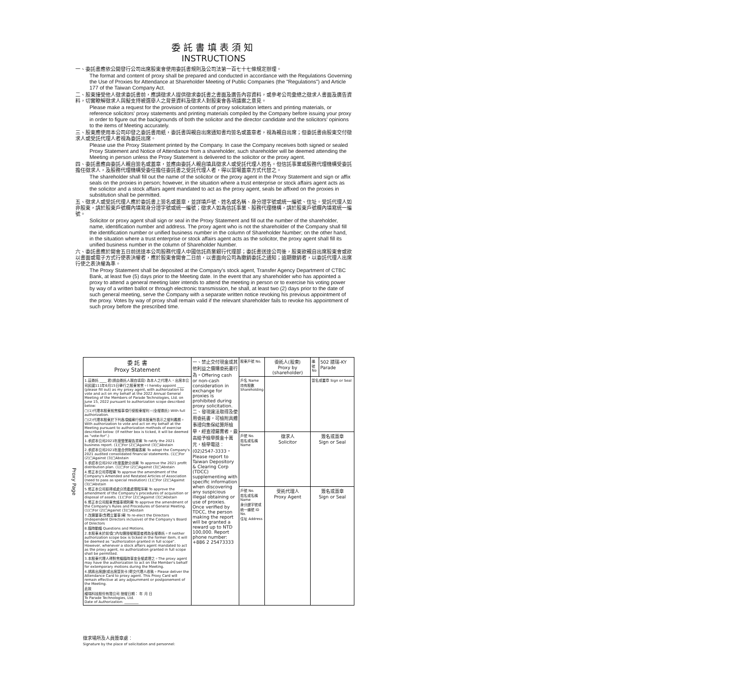委託書填表須知
INSTRUCTIONS
一、委託書應依公開發行公司出席股東會使用委託書規則及公司法第一百七十七條規定辦理。
The format and content of proxy shall be prepared and conducted in accordance with the Regulations Governing the Use of Proxies for Attendance at Shareholder Meeting of Public Companies (the "Regulations") and Article 177 of the Taiwan Company Act.
二、股東接受他人徵求委託書前，應請徵求人提供徵求委託書之書面及廣告內容資料，或參考公司彙總之徵求人書面及廣告資料，切實瞭解徵求人與擬支持被選舉人之背景資料及徵求人對股東會各項議案之意見。
Please make a request for the provision of contents of proxy solicitation letters and printing materials, or reference solicitors' proxy statements and printing materials compiled by the Company before issuing your proxy in order to figure out the backgrounds of both the solicitor and the director candidate and the solicitors' opinions to the items of Meeting accurately.
三、股東應使用本公司印發之委託書用紙，委託書與親自出席通知書均簽名或蓋章者，視為親自出席；但委託書由股東交付徵求人或受託代理人者視為委託出席。
Please use the Proxy Statement printed by the Company. In case the Company receives both signed or sealed Proxy Statement and Notice of Attendance from a shareholder, such shareholder will be deemed attending the Meeting in person unless the Proxy Statement is delivered to the solicitor or the proxy agent.
四、委託書應由委託人親自簽名或蓋章，並應由委託人親自填具徵求人或受託代理人姓名。但信託事業或股務代理機構受委託擔任徵求人，及股務代理機構受委任擔任委託書之受託代理人者，得以當場蓋章方式代替之。
The shareholder shall fill out the name of the solicitor or the proxy agent in the Proxy Statement and sign or affix seals on the proxies in person; however, in the situation where a trust enterprise or stock affairs agent acts as the solicitor and a stock affairs agent mandated to act as the proxy agent, seals be affixed on the proxies in substitution shall be permitted.
五、徵求人或受託代理人應於委託書上簽名或蓋章，並詳填戶號、姓名或名稱、身分證字號或統一編號、住址。受託代理人如非股東，請於股東戶號欄內填寫身分證字號或統一編號；徵求人如為信託事業、股務代理機構，請於股東戶號欄內填寫統一編號。
Solicitor or proxy agent shall sign or seal in the Proxy Statement and fill out the number of the shareholder, name, identification number and address. The proxy agent who is not the shareholder of the Company shall fill the identification number or unified business number in the column of Shareholder Number; on the other hand, in the situation where a trust enterprise or stock affairs agent acts as the solicitor, the proxy agent shall fill its unified business number in the column of Shareholder Number.
六、委託書應於開會五日前送達本公司股務代理人中國信託商業銀行代理部；委託書送達公司後，股東欲親自出席股東會或欲以書面或電子方式行使表決權者，應於股東會開會二日前，以書面向公司為撤銷委託之通知；逾期撤銷者，以委託代理人出席行使之表決權為準。
The Proxy Statement shall be deposited at the Company's stock agent, Transfer Agency Department of CTBC Bank, at least five (5) days prior to the Meeting date. In the event that any shareholder who has appointed a proxy to attend a general meeting later intends to attend the meeting in person or to exercise his voting power by way of a written ballot or through electronic transmission, he shall, at least two (2) days prior to the date of such general meeting, serve the Company with a separate written notice revoking his previous appointment of the proxy. Votes by way of proxy shall remain valid if the relevant shareholder fails to revoke his appointment of such proxy before the prescribed time.
Proxy Page
| 委 託 書 Proxy Statement | 一、禁止交付現金或其他利益之價購委託書行為。Offering cash or non-cash consideration in exchange for proxies is prohibited during proxy solicitation. 二、發現違法取得及使用委託書，可檢附具體事證向集保結算所檢舉，經查證屬實者，最高給予檢舉獎金十萬元，檢舉電話：(02)2547-3333。Please report to Taiwan Depository & Clearing Corp (TDCC) supplementing with specific information when discovering any suspicious illegal obtaining or use of proxies. Once verified by TDCC, the person making the report will be granted a reward up to NTD 100,000. Report phone number: +886 2 25473333 | 股東戶號 No. | 委託人(股東) Proxy by (shareholder) | 編號 No | 502 譜瑞-KY Parade |
| 1.茲委託 ____ 君(請由委託人親自填寫) 為本人之代理人，出席本公司民國111年6月15日舉行之股東常會。I hereby appoint ____ (please fill out) as my proxy agent, with authorization to vote and act on my behalf at the 2022 Annual General Meeting of the Members of Parade Technologies, Ltd. on June 15, 2022 pursuant to authorization scope described below: □(1)代理本股東就會議事項行使股東權利。(全權委託) With full authorization. □(2)代理本股東於下列各項議案行使本股東所表示之權利義務。With authorization to vote and act on my behalf at the Meeting pursuant to authorization methods of exercise described below: (If neither box is ticked, it will be deemed as "vote-for".) 1.承認本公司2021年度營業報告書案 To ratify the 2021 business report. (1)□For (2)□Against (3)□Abstain 2.承認本公司2021年度合併財務報表案 To adopt the Company's 2021 audited consolidated financial statements. (1)□For (2)□Against (3)□Abstain 3.承認本公司2021年度盈餘分派案 To approve the 2021 profit distribution plan. (1)□For (2)□Against (3)□Abstain 4.修正本公司章程案 To approve the amendment of the Company's Amended and Restated Articles of Association (need to pass as special resolution) (1)□For (2)□Against (3)□Abstain 5.修正本公司取得或處分資產處理程序案 To approve the amendment of the Company's procedures of acquisition or disposal of assets. (1)□For (2)□Against (3)□Abstain 6.修正本公司股東會議事規則案 To approve the amendment of the Company's Rules and Procedures of General Meeting. (1)□For (2)□Against (3)□Abstain 7.改選董事(含獨立董事)案 To re-elect the Directors (Independent Directors inclusive) of the Company's Board of Directors 8.臨時動議 Questions and Motions. 2.本股東未於前項□內勾選授權範圍者視為全權委託。If neither authorization scope box is ticked in the former item, it will be deemed as "authorization granted in full scope". However, whenever a stock affairs agent mandated to act as the proxy agent, no authorization granted in full scope shall be permitted. 3.本股東代理人得對會議臨時事宜全權處理之。The proxy agent may have the authorization to act on the Member's behalf for extemporary motions during the Meeting. 4.請將出席證(或出席簽到卡)寄交代理人收執。Please deliver the Attendance Card to proxy agent. This Proxy Card will remain effective at any adjournment or postponement of the Meeting. 此致 譜瑞科技股份有限公司 授權日期： 年 月 日 To Parade Technologies, Ltd. Date of Authorization: ________ | | 戶名 Name 持有股數 Shareholding | | 簽名或蓋章 Sign or Seal | |
| | | 戶號 No. 姓名或名稱 Name | 徵求人 Solicitor | 簽名或蓋章 Sign or Seal | |
| | | 戶號 No. 姓名或名稱 Name 身分證字號或統一編號 ID No. 住址 Address | 受託代理人 Proxy Agent | 簽名或蓋章 Sign or Seal | |
徵求場所及人員簽章處：
Signature by the place of solicitation and personnel: